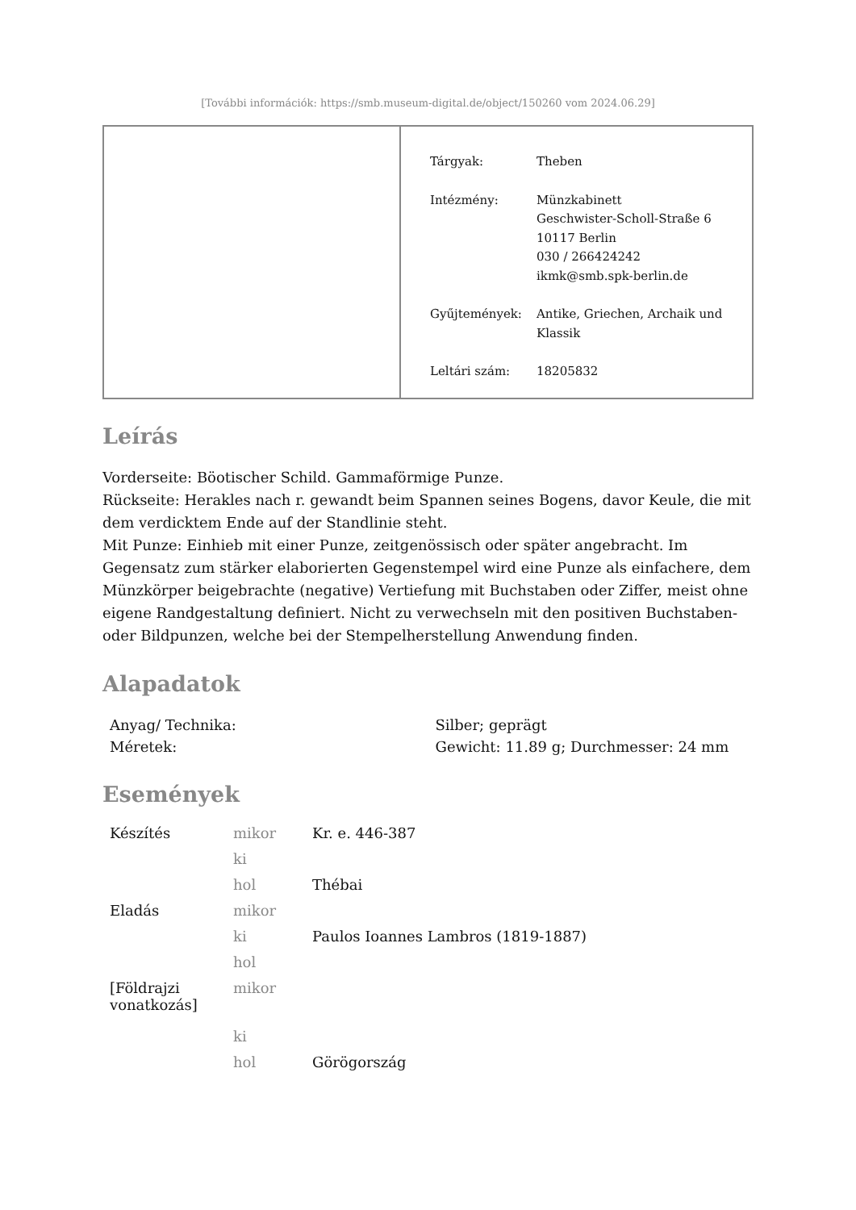[További információk: https://smb.museum-digital.de/object/150260 vom 2024.06.29]
| Tárgyak: | Theben |
| Intézmény: | Münzkabinett Geschwister-Scholl-Straße 6 10117 Berlin 030 / 266424242 ikmk@smb.spk-berlin.de |
| Gyűjtemények: | Antike, Griechen, Archaik und Klassik |
| Leltári szám: | 18205832 |
Leírás
Vorderseite: Böotischer Schild. Gammaförmige Punze.
Rückseite: Herakles nach r. gewandt beim Spannen seines Bogens, davor Keule, die mit dem verdicktem Ende auf der Standlinie steht.
Mit Punze: Einhieb mit einer Punze, zeitgenössisch oder später angebracht. Im Gegensatz zum stärker elaborierten Gegenstempel wird eine Punze als einfachere, dem Münzkörper beigebrachte (negative) Vertiefung mit Buchstaben oder Ziffer, meist ohne eigene Randgestaltung definiert. Nicht zu verwechseln mit den positiven Buchstaben- oder Bildpunzen, welche bei der Stempelherstellung Anwendung finden.
Alapadatok
| Anyag/ Technika: | Silber; geprägt |
| Méretek: | Gewicht: 11.89 g; Durchmesser: 24 mm |
Események
| Készítés | mikor | Kr. e. 446-387 |
| | ki | |
| | hol | Thébai |
| Eladás | mikor | |
| | ki | Paulos Ioannes Lambros (1819-1887) |
| | hol | |
| [Földrajzi vonatkozás] | mikor | |
| | ki | |
| | hol | Görögország |